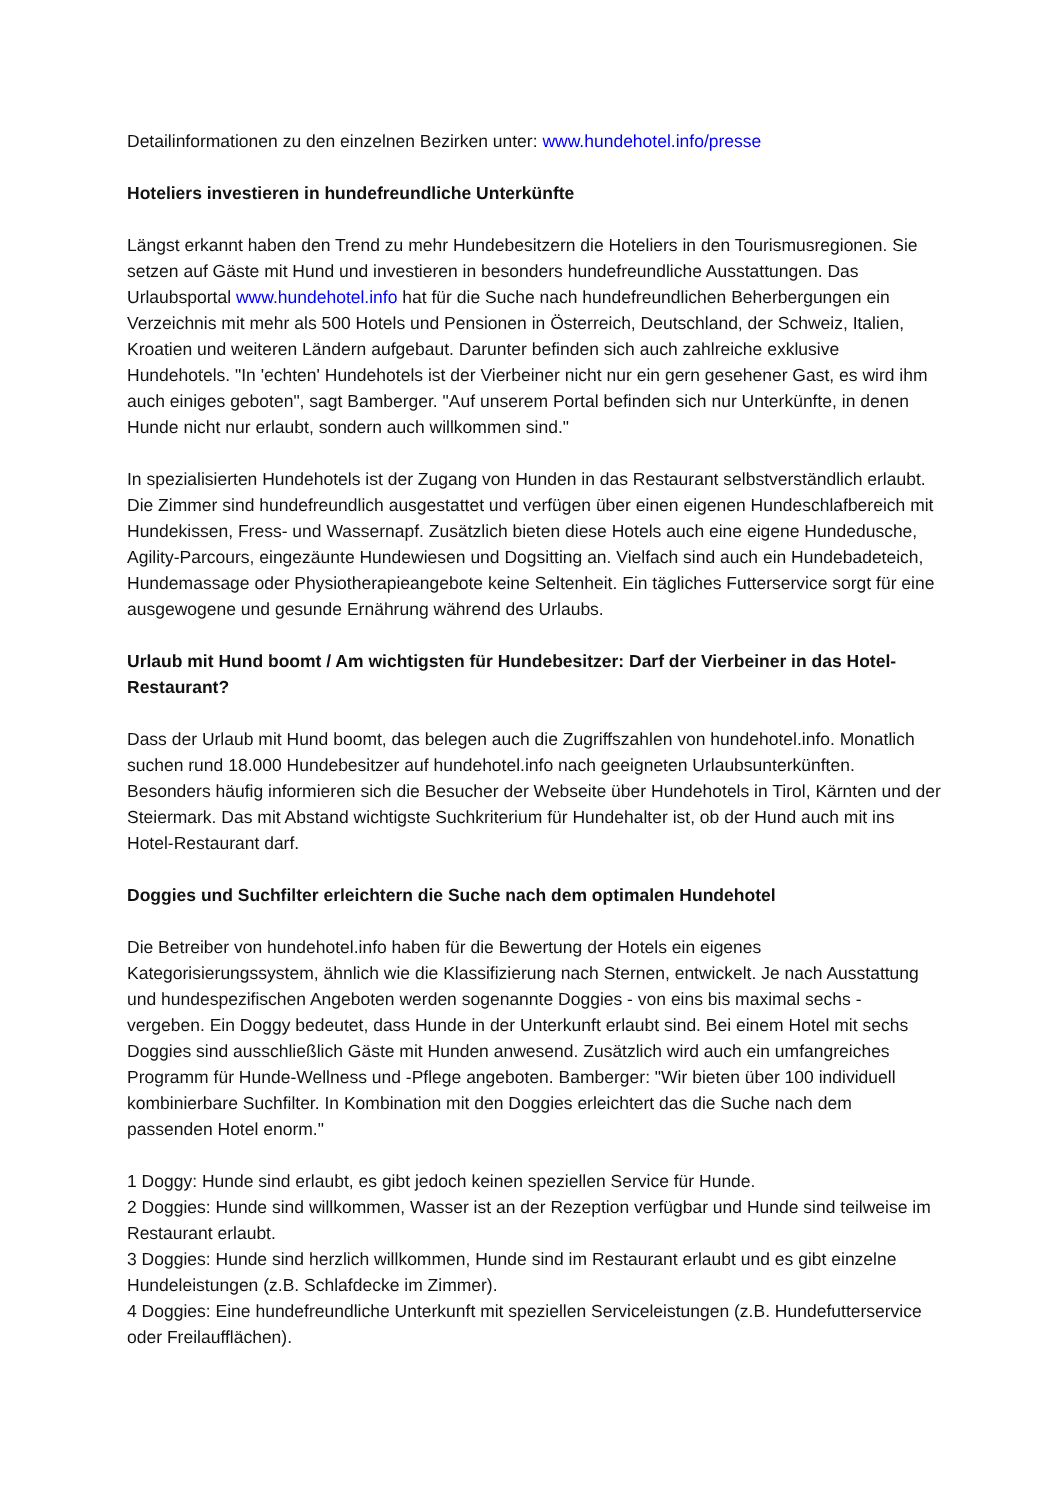Detailinformationen zu den einzelnen Bezirken unter: www.hundehotel.info/presse
Hoteliers investieren in hundefreundliche Unterkünfte
Längst erkannt haben den Trend zu mehr Hundebesitzern die Hoteliers in den Tourismusregionen. Sie setzen auf Gäste mit Hund und investieren in besonders hundefreundliche Ausstattungen. Das Urlaubsportal www.hundehotel.info hat für die Suche nach hundefreundlichen Beherbergungen ein Verzeichnis mit mehr als 500 Hotels und Pensionen in Österreich, Deutschland, der Schweiz, Italien, Kroatien und weiteren Ländern aufgebaut. Darunter befinden sich auch zahlreiche exklusive Hundehotels. "In 'echten' Hundehotels ist der Vierbeiner nicht nur ein gern gesehener Gast, es wird ihm auch einiges geboten", sagt Bamberger. "Auf unserem Portal befinden sich nur Unterkünfte, in denen Hunde nicht nur erlaubt, sondern auch willkommen sind."
In spezialisierten Hundehotels ist der Zugang von Hunden in das Restaurant selbstverständlich erlaubt. Die Zimmer sind hundefreundlich ausgestattet und verfügen über einen eigenen Hundeschlafbereich mit Hundekissen, Fress- und Wassernapf. Zusätzlich bieten diese Hotels auch eine eigene Hundedusche, Agility-Parcours, eingezäunte Hundewiesen und Dogsitting an. Vielfach sind auch ein Hundebadeteich, Hundemassage oder Physiotherapieangebote keine Seltenheit. Ein tägliches Futterservice sorgt für eine ausgewogene und gesunde Ernährung während des Urlaubs.
Urlaub mit Hund boomt / Am wichtigsten für Hundebesitzer: Darf der Vierbeiner in das Hotel-Restaurant?
Dass der Urlaub mit Hund boomt, das belegen auch die Zugriffszahlen von hundehotel.info. Monatlich suchen rund 18.000 Hundebesitzer auf hundehotel.info nach geeigneten Urlaubsunterkünften. Besonders häufig informieren sich die Besucher der Webseite über Hundehotels in Tirol, Kärnten und der Steiermark. Das mit Abstand wichtigste Suchkriterium für Hundehalter ist, ob der Hund auch mit ins Hotel-Restaurant darf.
Doggies und Suchfilter erleichtern die Suche nach dem optimalen Hundehotel
Die Betreiber von hundehotel.info haben für die Bewertung der Hotels ein eigenes Kategorisierungssystem, ähnlich wie die Klassifizierung nach Sternen, entwickelt. Je nach Ausstattung und hundespezifischen Angeboten werden sogenannte Doggies - von eins bis maximal sechs - vergeben. Ein Doggy bedeutet, dass Hunde in der Unterkunft erlaubt sind. Bei einem Hotel mit sechs Doggies sind ausschließlich Gäste mit Hunden anwesend. Zusätzlich wird auch ein umfangreiches Programm für Hunde-Wellness und -Pflege angeboten. Bamberger: "Wir bieten über 100 individuell kombinierbare Suchfilter. In Kombination mit den Doggies erleichtert das die Suche nach dem passenden Hotel enorm."
1 Doggy: Hunde sind erlaubt, es gibt jedoch keinen speziellen Service für Hunde.
2 Doggies: Hunde sind willkommen, Wasser ist an der Rezeption verfügbar und Hunde sind teilweise im Restaurant erlaubt.
3 Doggies: Hunde sind herzlich willkommen, Hunde sind im Restaurant erlaubt und es gibt einzelne Hundeleistungen (z.B. Schlafdecke im Zimmer).
4 Doggies: Eine hundefreundliche Unterkunft mit speziellen Serviceleistungen (z.B. Hundefutterservice oder Freilaufflächen).